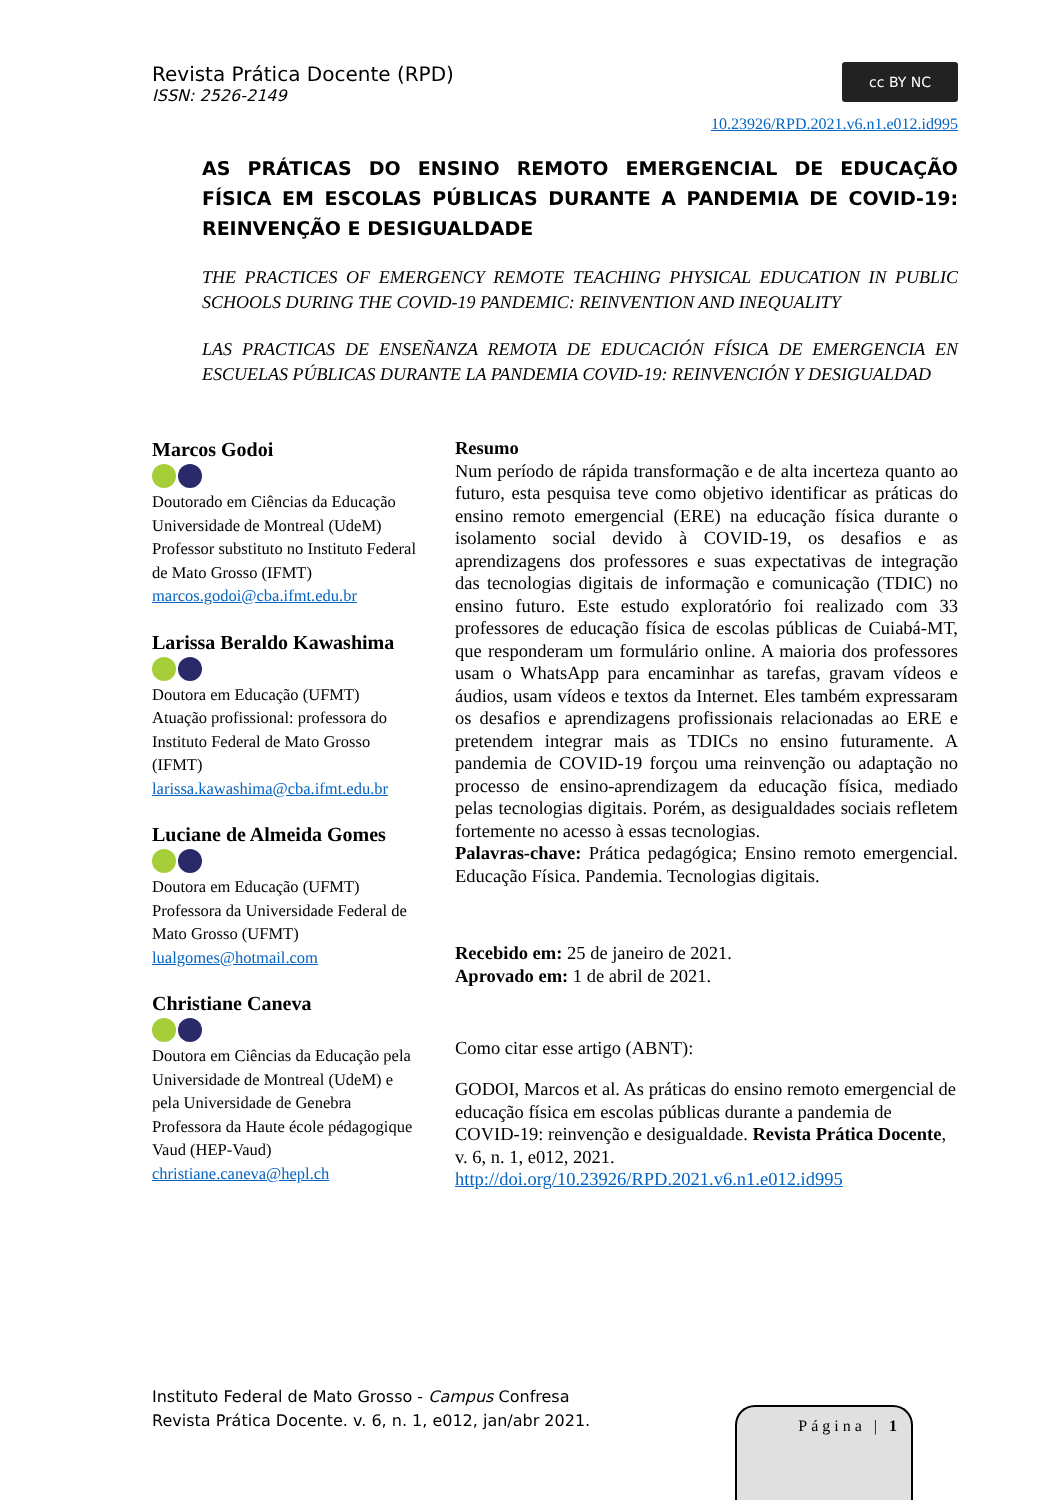Revista Prática Docente (RPD)
ISSN: 2526-2149
cc BY NC
10.23926/RPD.2021.v6.n1.e012.id995
AS PRÁTICAS DO ENSINO REMOTO EMERGENCIAL DE EDUCAÇÃO FÍSICA EM ESCOLAS PÚBLICAS DURANTE A PANDEMIA DE COVID-19: REINVENÇÃO E DESIGUALDADE
THE PRACTICES OF EMERGENCY REMOTE TEACHING PHYSICAL EDUCATION IN PUBLIC SCHOOLS DURING THE COVID-19 PANDEMIC: REINVENTION AND INEQUALITY
LAS PRACTICAS DE ENSEÑANZA REMOTA DE EDUCACIÓN FÍSICA DE EMERGENCIA EN ESCUELAS PÚBLICAS DURANTE LA PANDEMIA COVID-19: REINVENCIÓN Y DESIGUALDAD
Marcos Godoi
Doutorado em Ciências da Educação
Universidade de Montreal (UdeM)
Professor substituto no Instituto Federal de Mato Grosso (IFMT)
marcos.godoi@cba.ifmt.edu.br
Larissa Beraldo Kawashima
Doutora em Educação (UFMT)
Atuação profissional: professora do Instituto Federal de Mato Grosso (IFMT)
larissa.kawashima@cba.ifmt.edu.br
Luciane de Almeida Gomes
Doutora em Educação (UFMT)
Professora da Universidade Federal de Mato Grosso (UFMT)
lualgomes@hotmail.com
Christiane Caneva
Doutora em Ciências da Educação pela Universidade de Montreal (UdeM) e pela Universidade de Genebra
Professora da Haute école pédagogique Vaud (HEP-Vaud)
christiane.caneva@hepl.ch
Resumo
Num período de rápida transformação e de alta incerteza quanto ao futuro, esta pesquisa teve como objetivo identificar as práticas do ensino remoto emergencial (ERE) na educação física durante o isolamento social devido à COVID-19, os desafios e as aprendizagens dos professores e suas expectativas de integração das tecnologias digitais de informação e comunicação (TDIC) no ensino futuro. Este estudo exploratório foi realizado com 33 professores de educação física de escolas públicas de Cuiabá-MT, que responderam um formulário online. A maioria dos professores usam o WhatsApp para encaminhar as tarefas, gravam vídeos e áudios, usam vídeos e textos da Internet. Eles também expressaram os desafios e aprendizagens profissionais relacionadas ao ERE e pretendem integrar mais as TDICs no ensino futuramente. A pandemia de COVID-19 forçou uma reinvenção ou adaptação no processo de ensino-aprendizagem da educação física, mediado pelas tecnologias digitais. Porém, as desigualdades sociais refletem fortemente no acesso à essas tecnologias.
Palavras-chave: Prática pedagógica; Ensino remoto emergencial. Educação Física. Pandemia. Tecnologias digitais.
Recebido em: 25 de janeiro de 2021.
Aprovado em: 1 de abril de 2021.
Como citar esse artigo (ABNT):
GODOI, Marcos et al. As práticas do ensino remoto emergencial de educação física em escolas públicas durante a pandemia de COVID-19: reinvenção e desigualdade. Revista Prática Docente, v. 6, n. 1, e012, 2021. http://doi.org/10.23926/RPD.2021.v6.n1.e012.id995
Instituto Federal de Mato Grosso - Campus Confresa
Revista Prática Docente. v. 6, n. 1, e012, jan/abr 2021.
Página | 1